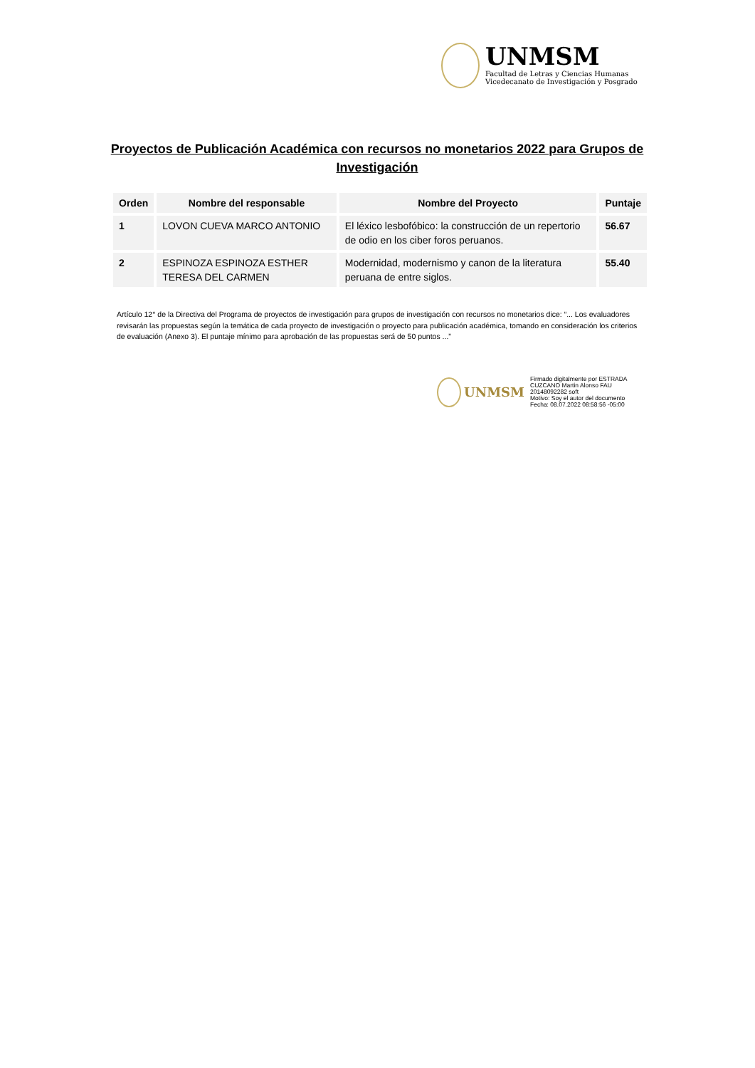UNMSM
Facultad de Letras y Ciencias Humanas
Vicedecanato de Investigación y Posgrado
Proyectos de Publicación Académica con recursos no monetarios 2022 para Grupos de Investigación
| Orden | Nombre del responsable | Nombre del Proyecto | Puntaje |
| --- | --- | --- | --- |
| 1 | LOVON CUEVA MARCO ANTONIO | El léxico lesbofóbico: la construcción de un repertorio de odio en los ciber foros peruanos. | 56.67 |
| 2 | ESPINOZA ESPINOZA ESTHER TERESA DEL CARMEN | Modernidad, modernismo y canon de la literatura peruana de entre siglos. | 55.40 |
Artículo 12° de la Directiva del Programa de proyectos de investigación para grupos de investigación con recursos no monetarios dice: “... Los evaluadores revisarán las propuestas según la temática de cada proyecto de investigación o proyecto para publicación académica, tomando en consideración los criterios de evaluación (Anexo 3). El puntaje mínimo para aprobación de las propuestas será de 50 puntos ...”
UNMSM
Firmado digitalmente por ESTRADA
CUZCANO Martin Alonso FAU
20148092282 soft
Motivo: Soy el autor del documento
Fecha: 08.07.2022 08:58:56 -05:00